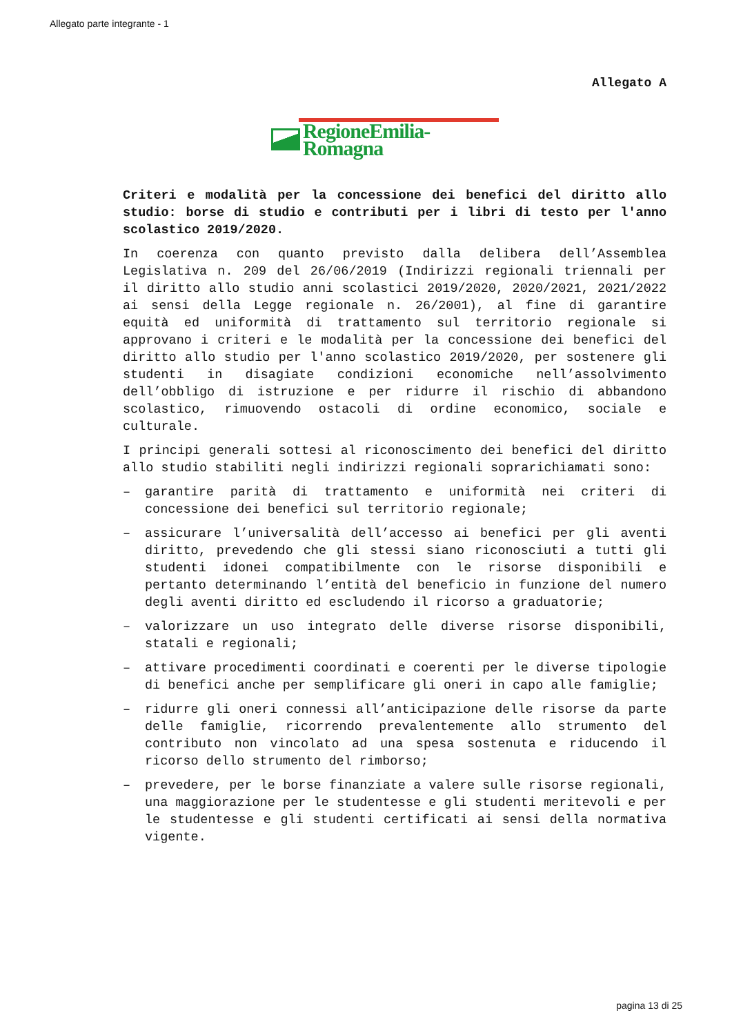Allegato parte integrante - 1
Allegato A
RegioneEmilia-Romagna
Criteri e modalità per la concessione dei benefici del diritto allo studio: borse di studio e contributi per i libri di testo per l'anno scolastico 2019/2020.
In coerenza con quanto previsto dalla delibera dell’Assemblea Legislativa n. 209 del 26/06/2019 (Indirizzi regionali triennali per il diritto allo studio anni scolastici 2019/2020, 2020/2021, 2021/2022 ai sensi della Legge regionale n. 26/2001), al fine di garantire equità ed uniformità di trattamento sul territorio regionale si approvano i criteri e le modalità per la concessione dei benefici del diritto allo studio per l'anno scolastico 2019/2020, per sostenere gli studenti in disagiate condizioni economiche nell’assolvimento dell’obbligo di istruzione e per ridurre il rischio di abbandono scolastico, rimuovendo ostacoli di ordine economico, sociale e culturale.
I principi generali sottesi al riconoscimento dei benefici del diritto allo studio stabiliti negli indirizzi regionali soprarichiamati sono:
– garantire parità di trattamento e uniformità nei criteri di concessione dei benefici sul territorio regionale;
– assicurare l’universalità dell’accesso ai benefici per gli aventi diritto, prevedendo che gli stessi siano riconosciuti a tutti gli studenti idonei compatibilmente con le risorse disponibili e pertanto determinando l’entità del beneficio in funzione del numero degli aventi diritto ed escludendo il ricorso a graduatorie;
– valorizzare un uso integrato delle diverse risorse disponibili, statali e regionali;
– attivare procedimenti coordinati e coerenti per le diverse tipologie di benefici anche per semplificare gli oneri in capo alle famiglie;
– ridurre gli oneri connessi all’anticipazione delle risorse da parte delle famiglie, ricorrendo prevalentemente allo strumento del contributo non vincolato ad una spesa sostenuta e riducendo il ricorso dello strumento del rimborso;
– prevedere, per le borse finanziate a valere sulle risorse regionali, una maggiorazione per le studentesse e gli studenti meritevoli e per le studentesse e gli studenti certificati ai sensi della normativa vigente.
pagina 13 di 25